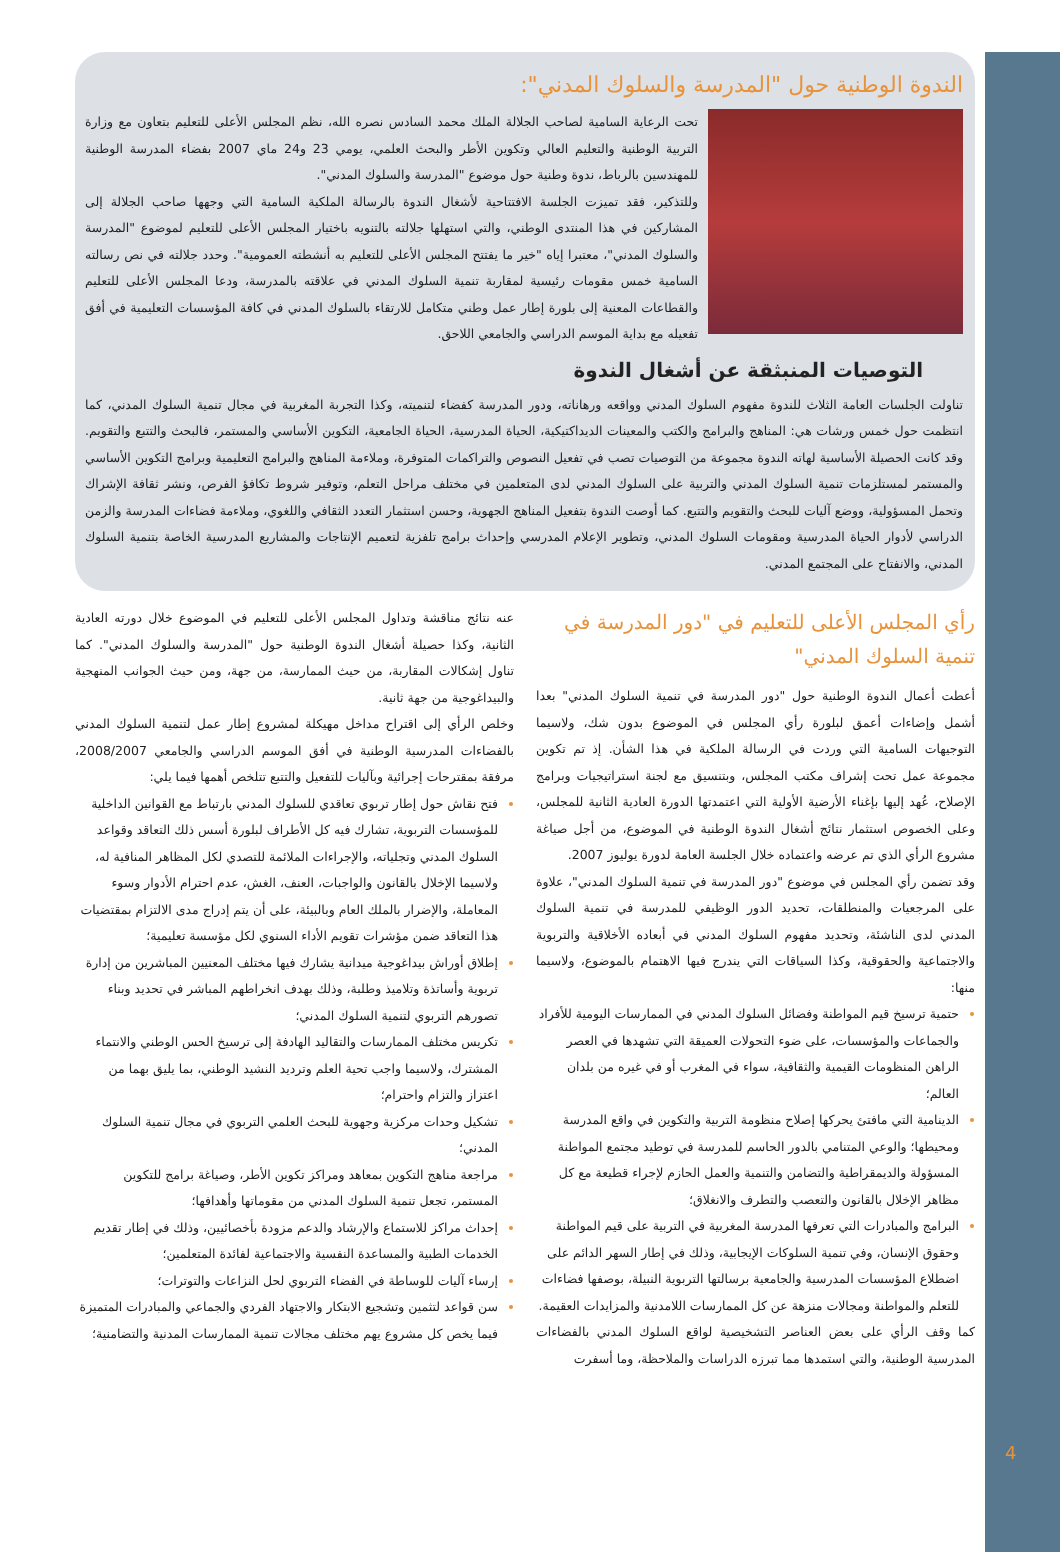الندوة الوطنية حول "المدرسة والسلوك المدني":
تحت الرعاية السامية لصاحب الجلالة الملك محمد السادس نصره الله، نظم المجلس الأعلى للتعليم بتعاون مع وزارة التربية الوطنية والتعليم العالي وتكوين الأطر والبحث العلمي، يومي 23 و24 ماي 2007 بفضاء المدرسة الوطنية للمهندسين بالرباط، ندوة وطنية حول موضوع "المدرسة والسلوك المدني".
وللتذكير، فقد تميزت الجلسة الافتتاحية لأشغال الندوة بالرسالة الملكية السامية التي وجهها صاحب الجلالة إلى المشاركين في هذا المنتدى الوطني، والتي استهلها جلالته بالتنويه باختيار المجلس الأعلى للتعليم لموضوع "المدرسة والسلوك المدني"، معتبرا إياه "خير ما يفتتح المجلس الأعلى للتعليم به أنشطته العمومية". وحدد جلالته في نص رسالته السامية خمس مقومات رئيسية لمقاربة تنمية السلوك المدني في علاقته بالمدرسة، ودعا المجلس الأعلى للتعليم والقطاعات المعنية إلى بلورة إطار عمل وطني متكامل للارتقاء بالسلوك المدني في كافة المؤسسات التعليمية في أفق تفعيله مع بداية الموسم الدراسي والجامعي اللاحق.
التوصيات المنبثقة عن أشغال الندوة
تناولت الجلسات العامة الثلاث للندوة مفهوم السلوك المدني وواقعه ورهاناته، ودور المدرسة كفضاء لتنميته، وكذا التجربة المغربية في مجال تنمية السلوك المدني، كما انتظمت حول خمس ورشات هي: المناهج والبرامج والكتب والمعينات الديداكتيكية، الحياة المدرسية، الحياة الجامعية، التكوين الأساسي والمستمر، فالبحث والتتبع والتقويم. وقد كانت الحصيلة الأساسية لهاته الندوة مجموعة من التوصيات تصب في تفعيل النصوص والتراكمات المتوفرة، وملاءمة المناهج والبرامج التعليمية وبرامج التكوين الأساسي والمستمر لمستلزمات تنمية السلوك المدني والتربية على السلوك المدني لدى المتعلمين في مختلف مراحل التعلم، وتوفير شروط تكافؤ الفرص، ونشر ثقافة الإشراك وتحمل المسؤولية، ووضع آليات للبحث والتقويم والتتبع. كما أوصت الندوة بتفعيل المناهج الجهوية، وحسن استثمار التعدد الثقافي واللغوي، وملاءمة فضاءات المدرسة والزمن الدراسي لأدوار الحياة المدرسية ومقومات السلوك المدني، وتطوير الإعلام المدرسي وإحداث برامج تلفزية لتعميم الإنتاجات والمشاريع المدرسية الخاصة بتنمية السلوك المدني، والانفتاح على المجتمع المدني.
رأي المجلس الأعلى للتعليم في "دور المدرسة في تنمية السلوك المدني"
أعطت أعمال الندوة الوطنية حول "دور المدرسة في تنمية السلوك المدني" بعدا أشمل وإضاءات أعمق لبلورة رأي المجلس في الموضوع بدون شك، ولاسيما التوجيهات السامية التي وردت في الرسالة الملكية في هذا الشأن. إذ تم تكوين مجموعة عمل تحت إشراف مكتب المجلس، وبتنسيق مع لجنة استراتيجيات وبرامج الإصلاح، عُهد إليها بإغناء الأرضية الأولية التي اعتمدتها الدورة العادية الثانية للمجلس، وعلى الخصوص استثمار نتائج أشغال الندوة الوطنية في الموضوع، من أجل صياغة مشروع الرأي الذي تم عرضه واعتماده خلال الجلسة العامة لدورة يوليوز 2007.
وقد تضمن رأي المجلس في موضوع "دور المدرسة في تنمية السلوك المدني"، علاوة على المرجعيات والمنطلقات، تحديد الدور الوظيفي للمدرسة في تنمية السلوك المدني لدى الناشئة، وتحديد مفهوم السلوك المدني في أبعاده الأخلاقية والتربوية والاجتماعية والحقوقية، وكذا السياقات التي يندرج فيها الاهتمام بالموضوع، ولاسيما منها:
حتمية ترسيخ قيم المواطنة وفضائل السلوك المدني في الممارسات اليومية للأفراد والجماعات والمؤسسات، على ضوء التحولات العميقة التي تشهدها في العصر الراهن المنظومات القيمية والثقافية، سواء في المغرب أو في غيره من بلدان العالم؛
الدينامية التي مافتئ يحركها إصلاح منظومة التربية والتكوين في واقع المدرسة ومحيطها؛ والوعي المتنامي بالدور الحاسم للمدرسة في توطيد مجتمع المواطنة المسؤولة والديمقراطية والتضامن والتنمية والعمل الحازم لإجراء قطيعة مع كل مظاهر الإخلال بالقانون والتعصب والتطرف والانغلاق؛
البرامج والمبادرات التي تعرفها المدرسة المغربية في التربية على قيم المواطنة وحقوق الإنسان، وفي تنمية السلوكات الإيجابية، وذلك في إطار السهر الدائم على اضطلاع المؤسسات المدرسية والجامعية برسالتها التربوية النبيلة، بوصفها فضاءات للتعلم والمواطنة ومجالات منزهة عن كل الممارسات اللامدنية والمزايدات العقيمة.
كما وقف الرأي على بعض العناصر التشخيصية لواقع السلوك المدني بالفضاءات المدرسية الوطنية، والتي استمدها مما تبرزه الدراسات والملاحظة، وما أسفرت
عنه نتائج مناقشة وتداول المجلس الأعلى للتعليم في الموضوع خلال دورته العادية الثانية، وكذا حصيلة أشغال الندوة الوطنية حول "المدرسة والسلوك المدني". كما تناول إشكالات المقاربة، من حيث الممارسة، من جهة، ومن حيث الجوانب المنهجية والبيداغوجية من جهة ثانية.
وخلص الرأي إلى اقتراح مداخل مهيكلة لمشروع إطار عمل لتنمية السلوك المدني بالفضاءات المدرسية الوطنية في أفق الموسم الدراسي والجامعي 2008/2007، مرفقة بمقترحات إجرائية وبآليات للتفعيل والتتبع تتلخص أهمها فيما يلي:
فتح نقاش حول إطار تربوي تعاقدي للسلوك المدني بارتباط مع القوانين الداخلية للمؤسسات التربوية، تشارك فيه كل الأطراف لبلورة أسس ذلك التعاقد وقواعد السلوك المدني وتجلياته، والإجراءات الملائمة للتصدي لكل المظاهر المنافية له، ولاسيما الإخلال بالقانون والواجبات، العنف، الغش، عدم احترام الأدوار وسوء المعاملة، والإضرار بالملك العام وبالبيئة، على أن يتم إدراج مدى الالتزام بمقتضيات هذا التعاقد ضمن مؤشرات تقويم الأداء السنوي لكل مؤسسة تعليمية؛
إطلاق أوراش بيداغوجية ميدانية يشارك فيها مختلف المعنيين المباشرين من إدارة تربوية وأساتذة وتلاميذ وطلبة، وذلك بهدف انخراطهم المباشر في تحديد وبناء تصورهم التربوي لتنمية السلوك المدني؛
تكريس مختلف الممارسات والتقاليد الهادفة إلى ترسيخ الحس الوطني والانتماء المشترك، ولاسيما واجب تحية العلم وترديد النشيد الوطني، بما يليق بهما من اعتزاز والتزام واحترام؛
تشكيل وحدات مركزية وجهوية للبحث العلمي التربوي في مجال تنمية السلوك المدني؛
مراجعة مناهج التكوين بمعاهد ومراكز تكوين الأطر، وصياغة برامج للتكوين المستمر، تجعل تنمية السلوك المدني من مقوماتها وأهدافها؛
إحداث مراكز للاستماع والإرشاد والدعم مزودة بأخصائيين، وذلك في إطار تقديم الخدمات الطبية والمساعدة النفسية والاجتماعية لفائدة المتعلمين؛
إرساء آليات للوساطة في الفضاء التربوي لحل النزاعات والتوترات؛
سن قواعد لتثمين وتشجيع الابتكار والاجتهاد الفردي والجماعي والمبادرات المتميزة فيما يخص كل مشروع يهم مختلف مجالات تنمية الممارسات المدنية والتضامنية؛
4